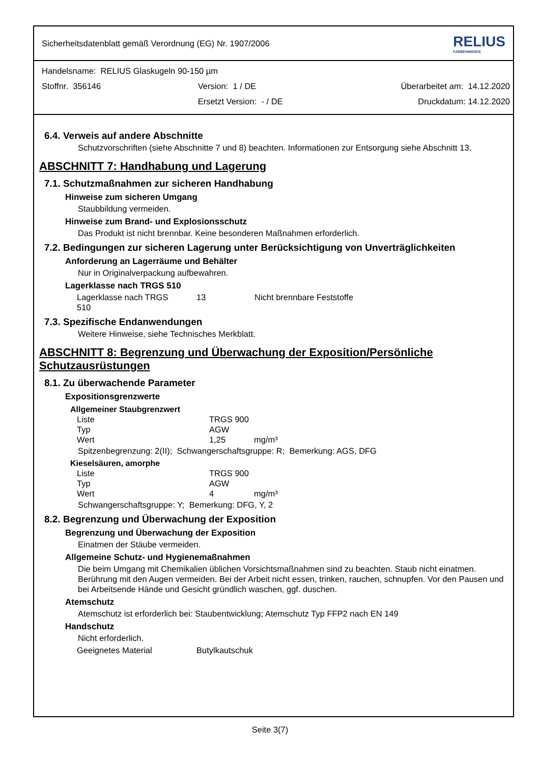Sicherheitsdatenblatt gemäß Verordnung (EG) Nr. 1907/2006
RELIUS
FARBENWERKE
Handelsname: RELIUS Glaskugeln 90-150 µm
Stoffnr. 356146 Version: 1 / DE Überarbeitet am: 14.12.2020
Ersetzt Version: - / DE Druckdatum: 14.12.2020
6.4. Verweis auf andere Abschnitte
Schutzvorschriften (siehe Abschnitte 7 und 8) beachten. Informationen zur Entsorgung siehe Abschnitt 13.
ABSCHNITT 7: Handhabung und Lagerung
7.1. Schutzmaßnahmen zur sicheren Handhabung
Hinweise zum sicheren Umgang
Staubbildung vermeiden.
Hinweise zum Brand- und Explosionsschutz
Das Produkt ist nicht brennbar. Keine besonderen Maßnahmen erforderlich.
7.2. Bedingungen zur sicheren Lagerung unter Berücksichtigung von Unverträglichkeiten
Anforderung an Lagerräume und Behälter
Nur in Originalverpackung aufbewahren.
Lagerklasse nach TRGS 510
| Lagerklasse nach TRGS 510 | 13 | Nicht brennbare Feststoffe |
7.3. Spezifische Endanwendungen
Weitere Hinweise, siehe Technisches Merkblatt.
ABSCHNITT 8: Begrenzung und Überwachung der Exposition/Persönliche Schutzausrüstungen
8.1. Zu überwachende Parameter
Expositionsgrenzwerte
Allgemeiner Staubgrenzwert
| Liste | TRGS 900 | |
| Typ | AGW | |
| Wert | 1,25 | mg/m³ |
Spitzenbegrenzung: 2(II); Schwangerschaftsgruppe: R; Bemerkung: AGS, DFG
Kieselsäuren, amorphe
| Liste | TRGS 900 | |
| Typ | AGW | |
| Wert | 4 | mg/m³ |
Schwangerschaftsgruppe: Y; Bemerkung: DFG, Y, 2
8.2. Begrenzung und Überwachung der Exposition
Begrenzung und Überwachung der Exposition
Einatmen der Stäube vermeiden.
Allgemeine Schutz- und Hygienemaßnahmen
Die beim Umgang mit Chemikalien üblichen Vorsichtsmaßnahmen sind zu beachten. Staub nicht einatmen. Berührung mit den Augen vermeiden. Bei der Arbeit nicht essen, trinken, rauchen, schnupfen. Vor den Pausen und bei Arbeitsende Hände und Gesicht gründlich waschen, ggf. duschen.
Atemschutz
Atemschutz ist erforderlich bei: Staubentwicklung; Atemschutz Typ FFP2 nach EN 149
Handschutz
Nicht erforderlich.
| Geeignetes Material | Butylkautschuk |
Seite 3(7)